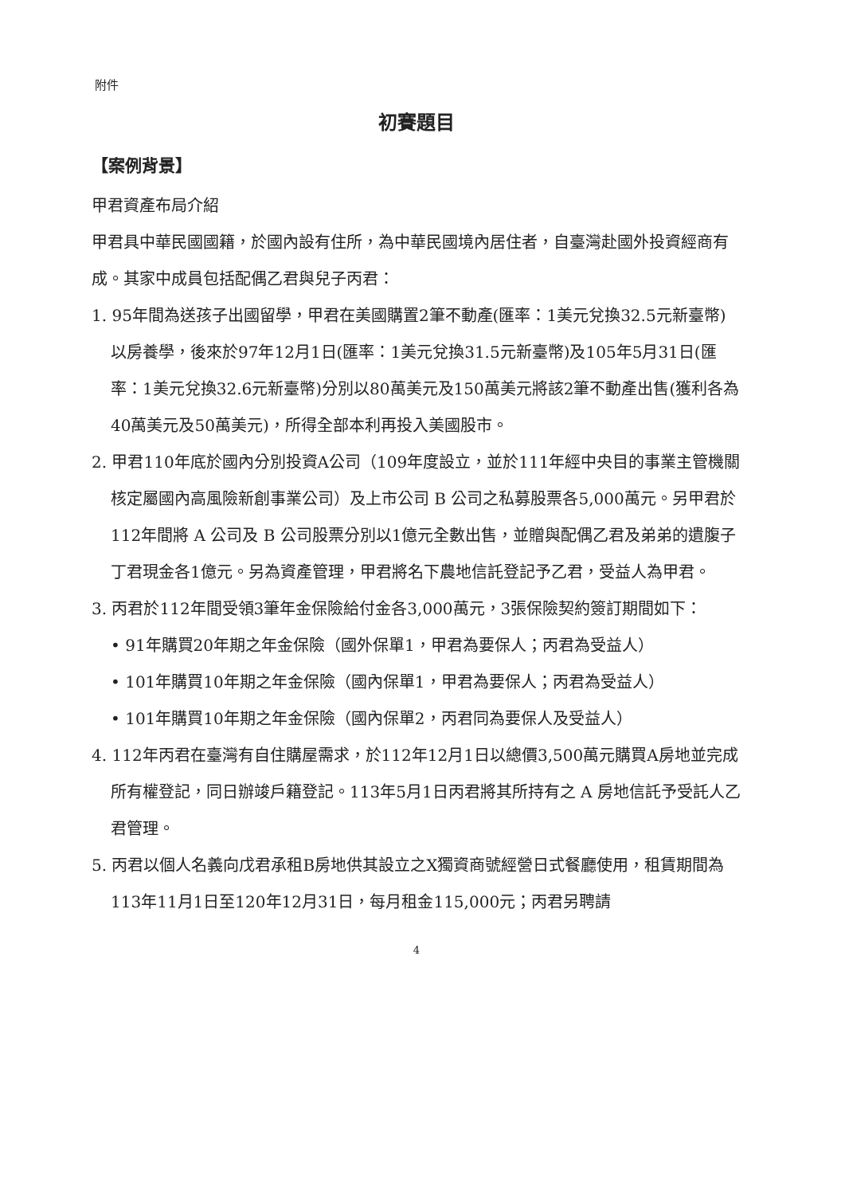附件
初賽題目
【案例背景】
甲君資產布局介紹
甲君具中華民國國籍，於國內設有住所，為中華民國境內居住者，自臺灣赴國外投資經商有成。其家中成員包括配偶乙君與兒子丙君：
1. 95年間為送孩子出國留學，甲君在美國購置2筆不動產(匯率：1美元兌換32.5元新臺幣)以房養學，後來於97年12月1日(匯率：1美元兌換31.5元新臺幣)及105年5月31日(匯率：1美元兌換32.6元新臺幣)分別以80萬美元及150萬美元將該2筆不動產出售(獲利各為40萬美元及50萬美元)，所得全部本利再投入美國股市。
2. 甲君110年底於國內分別投資A公司（109年度設立，並於111年經中央目的事業主管機關核定屬國內高風險新創事業公司）及上市公司 B 公司之私募股票各5,000萬元。另甲君於112年間將 A 公司及 B 公司股票分別以1億元全數出售，並贈與配偶乙君及弟弟的遺腹子丁君現金各1億元。另為資產管理，甲君將名下農地信託登記予乙君，受益人為甲君。
3. 丙君於112年間受領3筆年金保險給付金各3,000萬元，3張保險契約簽訂期間如下：
• 91年購買20年期之年金保險（國外保單1，甲君為要保人；丙君為受益人）
• 101年購買10年期之年金保險（國內保單1，甲君為要保人；丙君為受益人）
• 101年購買10年期之年金保險（國內保單2，丙君同為要保人及受益人）
4. 112年丙君在臺灣有自住購屋需求，於112年12月1日以總價3,500萬元購買A房地並完成所有權登記，同日辦竣戶籍登記。113年5月1日丙君將其所持有之 A 房地信託予受託人乙君管理。
5. 丙君以個人名義向戊君承租B房地供其設立之X獨資商號經營日式餐廳使用，租賃期間為113年11月1日至120年12月31日，每月租金115,000元；丙君另聘請
4